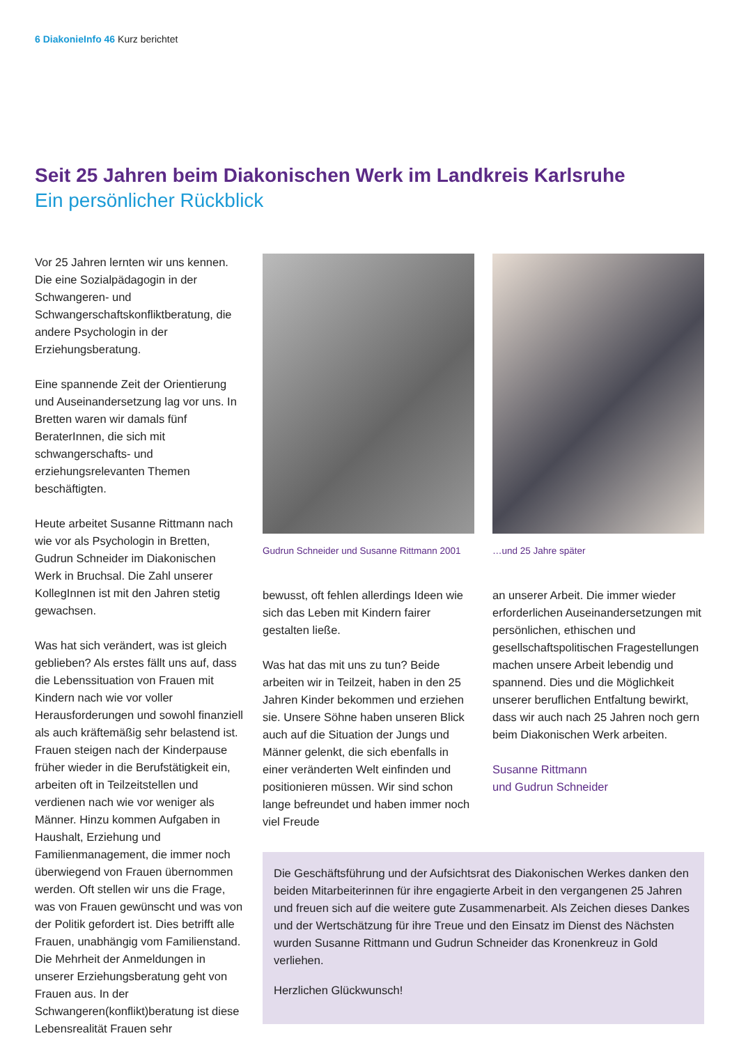6 DiakonieInfo 46 Kurz berichtet
Seit 25 Jahren beim Diakonischen Werk im Landkreis Karlsruhe
Ein persönlicher Rückblick
Vor 25 Jahren lernten wir uns kennen. Die eine Sozialpädagogin in der Schwangeren- und Schwangerschaftskonfliktberatung, die andere Psychologin in der Erziehungsberatung.
Eine spannende Zeit der Orientierung und Auseinandersetzung lag vor uns. In Bretten waren wir damals fünf BeraterInnen, die sich mit schwangerschafts- und erziehungsrelevanten Themen beschäftigten.
Heute arbeitet Susanne Rittmann nach wie vor als Psychologin in Bretten, Gudrun Schneider im Diakonischen Werk in Bruchsal. Die Zahl unserer KollegInnen ist mit den Jahren stetig gewachsen.
Was hat sich verändert, was ist gleich geblieben? Als erstes fällt uns auf, dass die Lebenssituation von Frauen mit Kindern nach wie vor voller Herausforderungen und sowohl finanziell als auch kräftemäßig sehr belastend ist. Frauen steigen nach der Kinderpause früher wieder in die Berufstätigkeit ein, arbeiten oft in Teilzeitstellen und verdienen nach wie vor weniger als Männer. Hinzu kommen Aufgaben in Haushalt, Erziehung und Familienmanagement, die immer noch überwiegend von Frauen übernommen werden. Oft stellen wir uns die Frage, was von Frauen gewünscht und was von der Politik gefordert ist. Dies betrifft alle Frauen, unabhängig vom Familienstand. Die Mehrheit der Anmeldungen in unserer Erziehungsberatung geht von Frauen aus. In der Schwangeren(konflikt)beratung ist diese Lebensrealität Frauen sehr
Gudrun Schneider und Susanne Rittmann 2001
…und 25 Jahre später
bewusst, oft fehlen allerdings Ideen wie sich das Leben mit Kindern fairer gestalten ließe.
Was hat das mit uns zu tun? Beide arbeiten wir in Teilzeit, haben in den 25 Jahren Kinder bekommen und erziehen sie. Unsere Söhne haben unseren Blick auch auf die Situation der Jungs und Männer gelenkt, die sich ebenfalls in einer veränderten Welt einfinden und positionieren müssen. Wir sind schon lange befreundet und haben immer noch viel Freude
an unserer Arbeit. Die immer wieder erforderlichen Auseinandersetzungen mit persönlichen, ethischen und gesellschaftspolitischen Fragestellungen machen unsere Arbeit lebendig und spannend. Dies und die Möglichkeit unserer beruflichen Entfaltung bewirkt, dass wir auch nach 25 Jahren noch gern beim Diakonischen Werk arbeiten.
Susanne Rittmann
und Gudrun Schneider
Die Geschäftsführung und der Aufsichtsrat des Diakonischen Werkes danken den beiden Mitarbeiterinnen für ihre engagierte Arbeit in den vergangenen 25 Jahren und freuen sich auf die weitere gute Zusammenarbeit. Als Zeichen dieses Dankes und der Wertschätzung für ihre Treue und den Einsatz im Dienst des Nächsten wurden Susanne Rittmann und Gudrun Schneider das Kronenkreuz in Gold verliehen.
Herzlichen Glückwunsch!